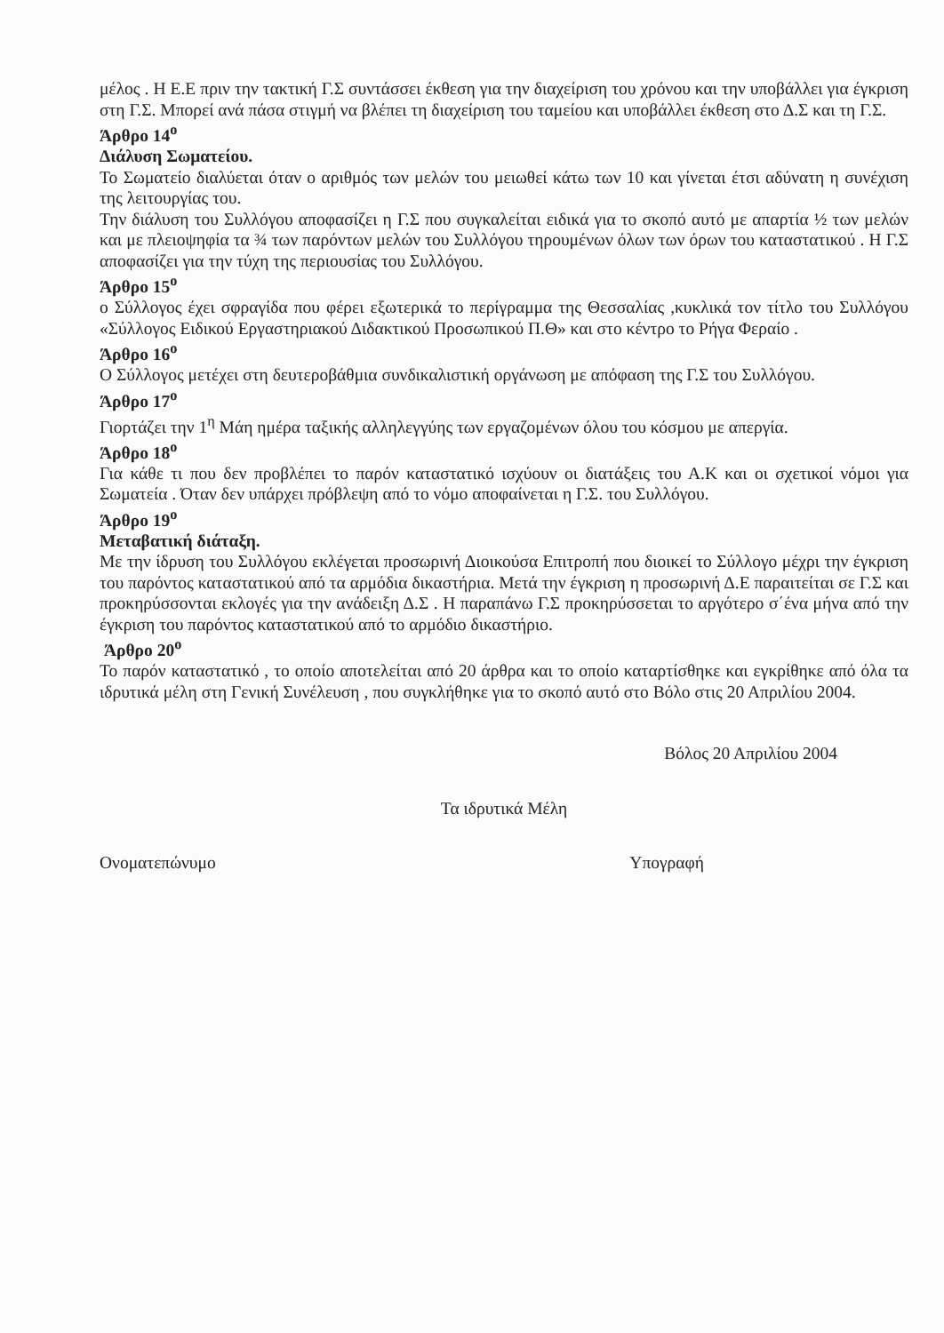μέλος . Η Ε.Ε πριν την τακτική Γ.Σ συντάσσει έκθεση για την διαχείριση του χρόνου και την υποβάλλει για έγκριση στη Γ.Σ. Μπορεί ανά πάσα στιγμή να βλέπει τη διαχείριση του ταμείου και υποβάλλει έκθεση στο Δ.Σ και τη Γ.Σ.
Άρθρο 14<sup>ο</sup>
Διάλυση Σωματείου.
Το Σωματείο διαλύεται όταν ο αριθμός των μελών του μειωθεί κάτω των 10 και γίνεται έτσι αδύνατη η συνέχιση της λειτουργίας του.
Την διάλυση του Συλλόγου αποφασίζει η Γ.Σ που συγκαλείται ειδικά για το σκοπό αυτό με απαρτία ½ των μελών και με πλειοψηφία τα ¾ των παρόντων μελών του Συλλόγου τηρουμένων όλων των όρων του καταστατικού . Η Γ.Σ αποφασίζει για την τύχη της περιουσίας του Συλλόγου.
Άρθρο 15<sup>ο</sup>
ο Σύλλογος έχει σφραγίδα που φέρει εξωτερικά το περίγραμμα της Θεσσαλίας ,κυκλικά τον τίτλο του Συλλόγου «Σύλλογος Ειδικού Εργαστηριακού Διδακτικού Προσωπικού Π.Θ» και στο κέντρο το Ρήγα Φεραίο .
Άρθρο 16<sup>ο</sup>
Ο Σύλλογος μετέχει στη δευτεροβάθμια συνδικαλιστική οργάνωση με απόφαση της Γ.Σ του Συλλόγου.
Άρθρο 17<sup>ο</sup>
Γιορτάζει την 1<sup>η</sup> Μάη ημέρα ταξικής αλληλεγγύης των εργαζομένων όλου του κόσμου με απεργία.
Άρθρο 18<sup>ο</sup>
Για κάθε τι που δεν προβλέπει το παρόν καταστατικό ισχύουν οι διατάξεις του Α.Κ και οι σχετικοί νόμοι για Σωματεία . Όταν δεν υπάρχει πρόβλεψη από το νόμο αποφαίνεται η Γ.Σ. του Συλλόγου.
Άρθρο 19<sup>ο</sup>
Μεταβατική διάταξη.
Με την ίδρυση του Συλλόγου εκλέγεται προσωρινή Διοικούσα Επιτροπή που διοικεί το Σύλλογο μέχρι την έγκριση του παρόντος καταστατικού από τα αρμόδια δικαστήρια. Μετά την έγκριση η προσωρινή Δ.Ε παραιτείται σε Γ.Σ και προκηρύσσονται εκλογές για την ανάδειξη Δ.Σ . Η παραπάνω Γ.Σ προκηρύσσεται το αργότερο σ΄ένα μήνα από την έγκριση του παρόντος καταστατικού από το αρμόδιο δικαστήριο.
Άρθρο 20<sup>ο</sup>
Το παρόν καταστατικό , το οποίο αποτελείται από 20 άρθρα και το οποίο καταρτίσθηκε και εγκρίθηκε από όλα τα ιδρυτικά μέλη στη Γενική Συνέλευση , που συγκλήθηκε για το σκοπό αυτό στο Βόλο στις 20 Απριλίου 2004.
Βόλος 20 Απριλίου 2004
Τα ιδρυτικά Μέλη
Ονοματεπώνυμο Υπογραφή